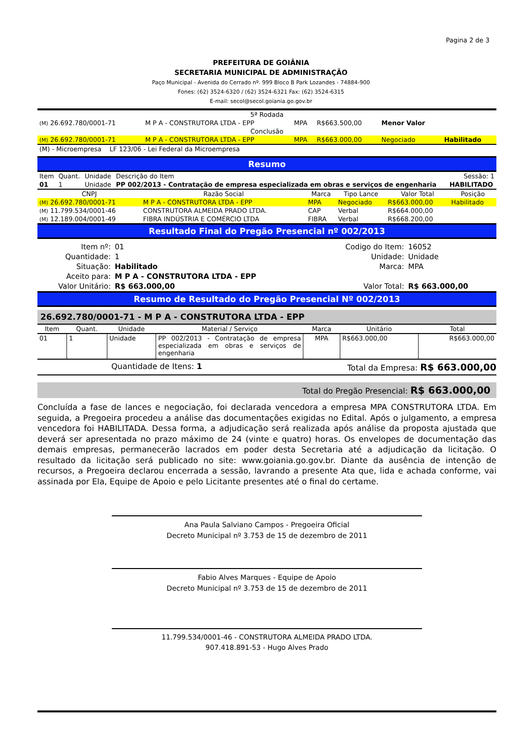Pagina 2 de 3
PREFEITURA DE GOIÂNIA
SECRETARIA MUNICIPAL DE ADMINISTRAÇÃO
Paço Municipal - Avenida do Cerrado nº. 999 Bloco B Park Lozandes - 74884-900
Fones: (62) 3524-6320 / (62) 3524-6321 Fax: (62) 3524-6315
E-mail: secol@secol.goiania.go.gov.br
| 5ª Rodada | | | | | |
| (M) 26.692.780/0001-71 | M P A - CONSTRUTORA LTDA - EPP | MPA | R$663.500,00 | Menor Valor | |
| Conclusão | | | | | |
| (M) 26.692.780/0001-71 | M P A - CONSTRUTORA LTDA - EPP | MPA | R$663.000,00 | Negociado | Habilitado |
| (M) - Microempresa LF 123/06 - Lei Federal da Microempresa | | | | | |
Resumo
| Item | Quant. | Unidade | Descrição do Item | Sessão: 1 |
| 01 | 1 | Unidade | PP 002/2013 - Contratação de empresa especializada em obras e serviços de engenharia | HABILITADO |
| CNPJ | Razão Social | Marca | Tipo Lance | Valor Total | Posição |
| --- | --- | --- | --- | --- | --- |
| (M) 26.692.780/0001-71 | M P A - CONSTRUTORA LTDA - EPP | MPA | Negociado | R$663.000,00 | Habilitado |
| (M) 11.799.534/0001-46 | CONSTRUTORA ALMEIDA PRADO LTDA. | CAP | Verbal | R$664.000,00 | |
| (M) 12.189.004/0001-49 | FIBRA INDÚSTRIA E COMÉRCIO LTDA | FIBRA | Verbal | R$668.200,00 | |
Resultado Final do Pregão Presencial nº 002/2013
| Item nº: | 01 | Codigo do Item: | 16052 |
| Quantidade: | 1 | Unidade: | Unidade |
| Situação: | Habilitado | Marca: | MPA |
| Aceito para: | M P A - CONSTRUTORA LTDA - EPP | | |
| Valor Unitário: | R$ 663.000,00 | Valor Total: | R$ 663.000,00 |
Resumo de Resultado do Pregão Presencial Nº 002/2013
26.692.780/0001-71 - M P A - CONSTRUTORA LTDA - EPP
| Item | Quant. | Unidade | Material / Serviço | Marca | Unitário | Total |
| --- | --- | --- | --- | --- | --- | --- |
| 01 | 1 | Unidade | PP 002/2013 - Contratação de empresa especializada em obras e serviços de engenharia | MPA | R$663.000,00 | R$663.000,00 |
Quantidade de Itens: 1 Total da Empresa: R$ 663.000,00
Total do Pregão Presencial: R$ 663.000,00
Concluída a fase de lances e negociação, foi declarada vencedora a empresa MPA CONSTRUTORA LTDA. Em seguida, a Pregoeira procedeu a análise das documentações exigidas no Edital. Após o julgamento, a empresa vencedora foi HABILITADA. Dessa forma, a adjudicação será realizada após análise da proposta ajustada que deverá ser apresentada no prazo máximo de 24 (vinte e quatro) horas. Os envelopes de documentação das demais empresas, permanecerão lacrados em poder desta Secretaria até a adjudicação da licitação. O resultado da licitação será publicado no site: www.goiania.go.gov.br. Diante da ausência de intenção de recursos, a Pregoeira declarou encerrada a sessão, lavrando a presente Ata que, lida e achada conforme, vai assinada por Ela, Equipe de Apoio e pelo Licitante presentes até o final do certame.
Ana Paula Salviano Campos - Pregoeira Oficial
Decreto Municipal nº 3.753 de 15 de dezembro de 2011
Fabio Alves Marques - Equipe de Apoio
Decreto Municipal nº 3.753 de 15 de dezembro de 2011
11.799.534/0001-46 - CONSTRUTORA ALMEIDA PRADO LTDA.
907.418.891-53 - Hugo Alves Prado